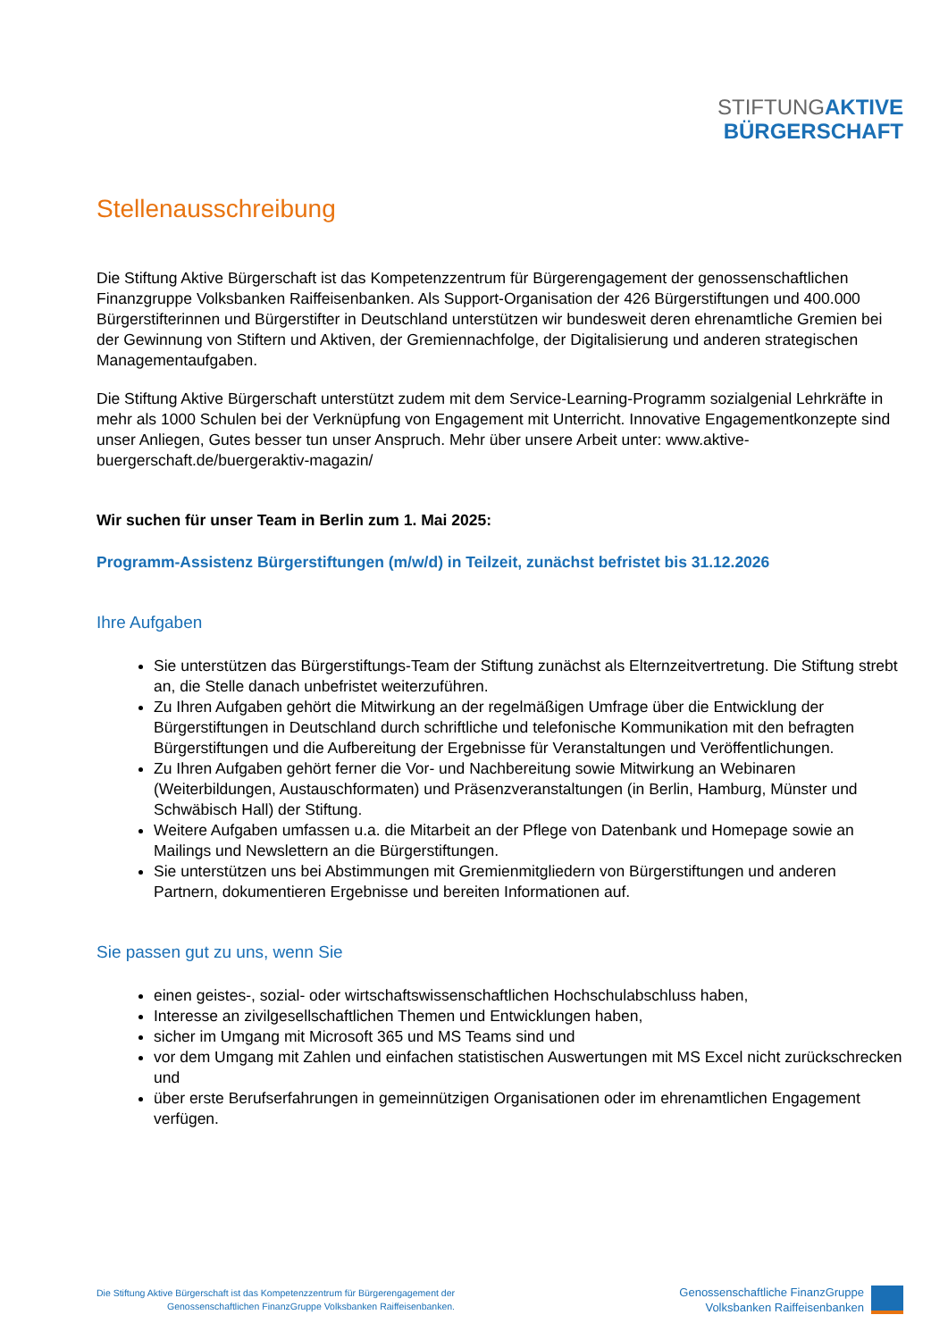STIFTUNG AKTIVE
BÜRGERSCHAFT
Stellenausschreibung
Die Stiftung Aktive Bürgerschaft ist das Kompetenzzentrum für Bürgerengagement der genossenschaftlichen Finanzgruppe Volksbanken Raiffeisenbanken. Als Support-Organisation der 426 Bürgerstiftungen und 400.000 Bürgerstifterinnen und Bürgerstifter in Deutschland unterstützen wir bundesweit deren ehrenamtliche Gremien bei der Gewinnung von Stiftern und Aktiven, der Gremiennachfolge, der Digitalisierung und anderen strategischen Managementaufgaben.
Die Stiftung Aktive Bürgerschaft unterstützt zudem mit dem Service-Learning-Programm sozialgenial Lehrkräfte in mehr als 1000 Schulen bei der Verknüpfung von Engagement mit Unterricht. Innovative Engagementkonzepte sind unser Anliegen, Gutes besser tun unser Anspruch. Mehr über unsere Arbeit unter: www.aktive-buergerschaft.de/buergeraktiv-magazin/
Wir suchen für unser Team in Berlin zum 1. Mai 2025:
Programm-Assistenz Bürgerstiftungen (m/w/d) in Teilzeit, zunächst befristet bis 31.12.2026
Ihre Aufgaben
Sie unterstützen das Bürgerstiftungs-Team der Stiftung zunächst als Elternzeitvertretung. Die Stiftung strebt an, die Stelle danach unbefristet weiterzuführen.
Zu Ihren Aufgaben gehört die Mitwirkung an der regelmäßigen Umfrage über die Entwicklung der Bürgerstiftungen in Deutschland durch schriftliche und telefonische Kommunikation mit den befragten Bürgerstiftungen und die Aufbereitung der Ergebnisse für Veranstaltungen und Veröffentlichungen.
Zu Ihren Aufgaben gehört ferner die Vor- und Nachbereitung sowie Mitwirkung an Webinaren (Weiterbildungen, Austauschformaten) und Präsenzveranstaltungen (in Berlin, Hamburg, Münster und Schwäbisch Hall) der Stiftung.
Weitere Aufgaben umfassen u.a. die Mitarbeit an der Pflege von Datenbank und Homepage sowie an Mailings und Newslettern an die Bürgerstiftungen.
Sie unterstützen uns bei Abstimmungen mit Gremienmitgliedern von Bürgerstiftungen und anderen Partnern, dokumentieren Ergebnisse und bereiten Informationen auf.
Sie passen gut zu uns, wenn Sie
einen geistes-, sozial- oder wirtschaftswissenschaftlichen Hochschulabschluss haben,
Interesse an zivilgesellschaftlichen Themen und Entwicklungen haben,
sicher im Umgang mit Microsoft 365 und MS Teams sind und
vor dem Umgang mit Zahlen und einfachen statistischen Auswertungen mit MS Excel nicht zurückschrecken und
über erste Berufserfahrungen in gemeinnützigen Organisationen oder im ehrenamtlichen Engagement verfügen.
Die Stiftung Aktive Bürgerschaft ist das Kompetenzzentrum für Bürgerengagement der
Genossenschaftlichen FinanzGruppe Volksbanken Raiffeisenbanken.
Genossenschaftliche FinanzGruppe
Volksbanken Raiffeisenbanken